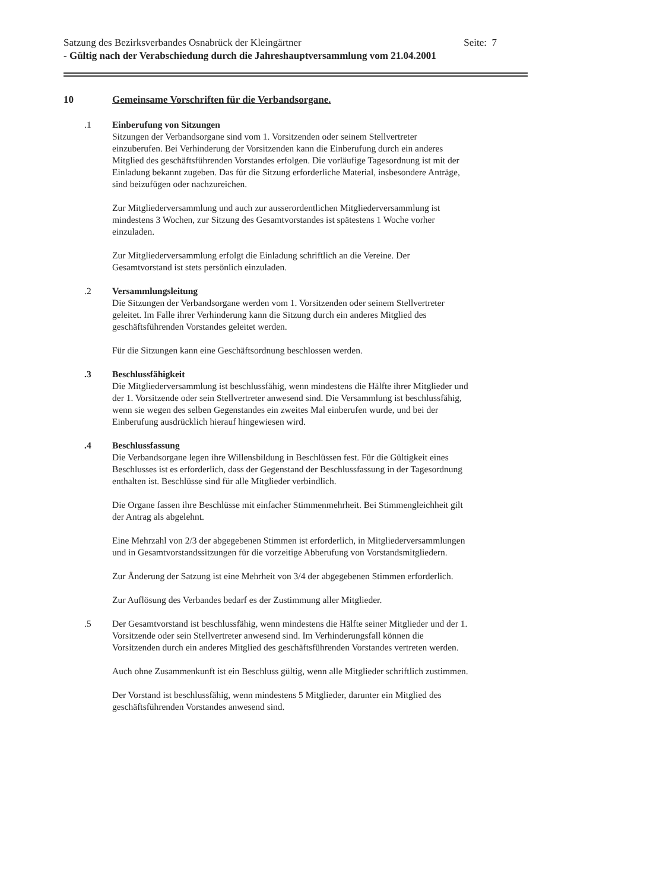Satzung des Bezirksverbandes Osnabrück der Kleingärtner Seite: 7
- Gültig nach der Verabschiedung durch die Jahreshauptversammlung vom 21.04.2001
10 Gemeinsame Vorschriften für die Verbandsorgane.
.1 Einberufung von Sitzungen
Sitzungen der Verbandsorgane sind vom 1. Vorsitzenden oder seinem Stellvertreter einzuberufen. Bei Verhinderung der Vorsitzenden kann die Einberufung durch ein anderes Mitglied des geschäftsführenden Vorstandes erfolgen. Die vorläufige Tagesordnung ist mit der Einladung bekannt zugeben. Das für die Sitzung erforderliche Material, insbesondere Anträge, sind beizufügen oder nachzureichen.
Zur Mitgliederversammlung und auch zur ausserordentlichen Mitgliederversammlung ist mindestens 3 Wochen, zur Sitzung des Gesamtvorstandes ist spätestens 1 Woche vorher einzuladen.
Zur Mitgliederversammlung erfolgt die Einladung schriftlich an die Vereine. Der Gesamtvorstand ist stets persönlich einzuladen.
.2 Versammlungsleitung
Die Sitzungen der Verbandsorgane werden vom 1. Vorsitzenden oder seinem Stellvertreter geleitet. Im Falle ihrer Verhinderung kann die Sitzung durch ein anderes Mitglied des geschäftsführenden Vorstandes geleitet werden.
Für die Sitzungen kann eine Geschäftsordnung beschlossen werden.
.3 Beschlussfähigkeit
Die Mitgliederversammlung ist beschlussfähig, wenn mindestens die Hälfte ihrer Mitglieder und der 1. Vorsitzende oder sein Stellvertreter anwesend sind. Die Versammlung ist beschlussfähig, wenn sie wegen des selben Gegenstandes ein zweites Mal einberufen wurde, und bei der Einberufung ausdrücklich hierauf hingewiesen wird.
.4 Beschlussfassung
Die Verbandsorgane legen ihre Willensbildung in Beschlüssen fest. Für die Gültigkeit eines Beschlusses ist es erforderlich, dass der Gegenstand der Beschlussfassung in der Tagesordnung enthalten ist. Beschlüsse sind für alle Mitglieder verbindlich.
Die Organe fassen ihre Beschlüsse mit einfacher Stimmenmehrheit. Bei Stimmengleichheit gilt der Antrag als abgelehnt.
Eine Mehrzahl von 2/3 der abgegebenen Stimmen ist erforderlich, in Mitgliederversammlungen und in Gesamtvorstandssitzungen für die vorzeitige Abberufung von Vorstandsmitgliedern.
Zur Änderung der Satzung ist eine Mehrheit von 3/4 der abgegebenen Stimmen erforderlich.
Zur Auflösung des Verbandes bedarf es der Zustimmung aller Mitglieder.
.5 Der Gesamtvorstand ist beschlussfähig, wenn mindestens die Hälfte seiner Mitglieder und der 1. Vorsitzende oder sein Stellvertreter anwesend sind. Im Verhinderungsfall können die Vorsitzenden durch ein anderes Mitglied des geschäftsführenden Vorstandes vertreten werden.
Auch ohne Zusammenkunft ist ein Beschluss gültig, wenn alle Mitglieder schriftlich zustimmen.
Der Vorstand ist beschlussfähig, wenn mindestens 5 Mitglieder, darunter ein Mitglied des geschäftsführenden Vorstandes anwesend sind.